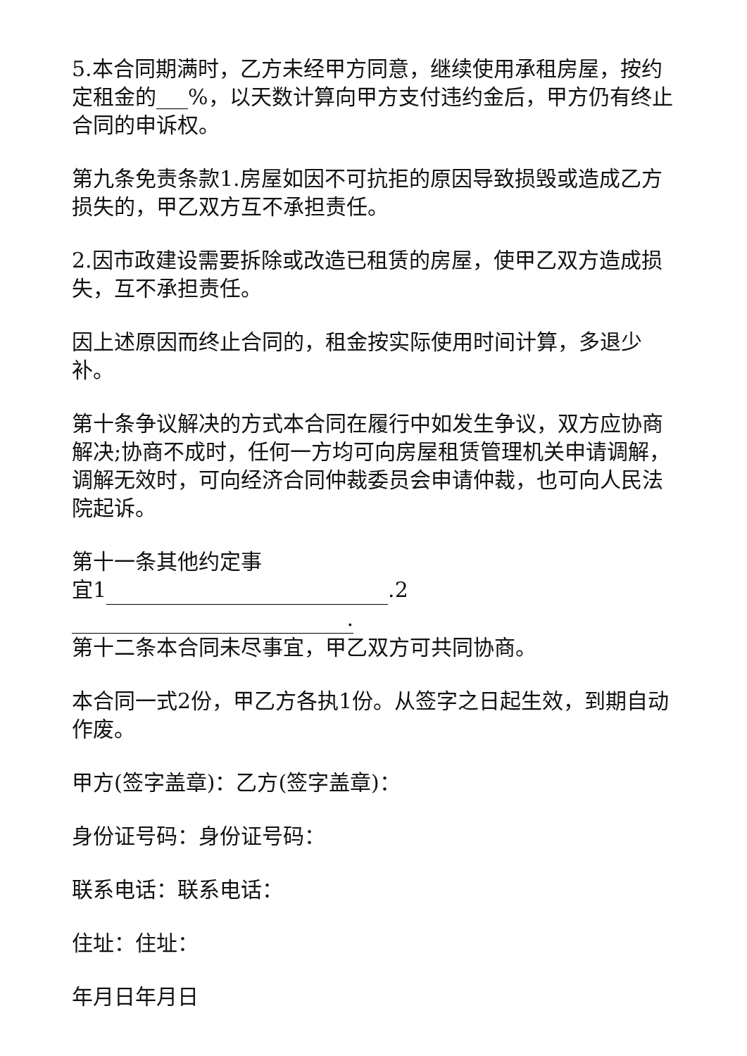5.本合同期满时，乙方未经甲方同意，继续使用承租房屋，按约定租金的___%，以天数计算向甲方支付违约金后，甲方仍有终止合同的申诉权。
第九条免责条款1.房屋如因不可抗拒的原因导致损毁或造成乙方损失的，甲乙双方互不承担责任。
2.因市政建设需要拆除或改造已租赁的房屋，使甲乙双方造成损失，互不承担责任。
因上述原因而终止合同的，租金按实际使用时间计算，多退少补。
第十条争议解决的方式本合同在履行中如发生争议，双方应协商解决;协商不成时，任何一方均可向房屋租赁管理机关申请调解，调解无效时，可向经济合同仲裁委员会申请仲裁，也可向人民法院起诉。
第十一条其他约定事
宜1 .2.
第十二条本合同未尽事宜，甲乙双方可共同协商。
本合同一式2份，甲乙方各执1份。从签字之日起生效，到期自动作废。
甲方(签字盖章)：乙方(签字盖章)：
身份证号码：身份证号码：
联系电话：联系电话：
住址：住址：
年月日年月日